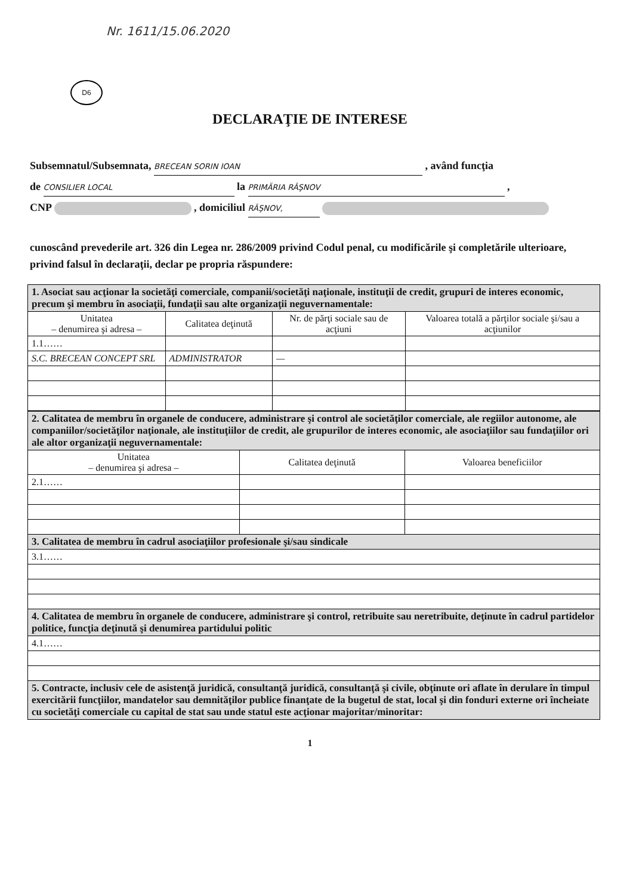Nr. 1611/15.06.2020
D6
DECLARAŢIE DE INTERESE
Subsemnatul/Subsemnata, BRECEAN SORIN IOAN , având funcţia
de CONSILIER LOCAL la PRIMĂRIA RÂŞNOV ,
CNP , domiciliul RÂŞNOV,
cunoscând prevederile art. 326 din Legea nr. 286/2009 privind Codul penal, cu modificările şi completările ulterioare, privind falsul în declaraţii, declar pe propria răspundere:
| 1. Asociat sau acţionar la societăţi comerciale, companii/societăţi naţionale, instituţii de credit, grupuri de interes economic, precum şi membru în asociaţii, fundaţii sau alte organizaţii neguvernamentale: | | | |
| Unitatea – denumirea şi adresa – | Calitatea deţinută | Nr. de părţi sociale sau de acţiuni | Valoarea totală a părţilor sociale şi/sau a acţiunilor |
| 1.1…… | | | |
| S.C. BRECEAN CONCEPT SRL | ADMINISTRATOR | — | |
| 2. Calitatea de membru în organele de conducere, administrare şi control ale societăţilor comerciale, ale regiilor autonome, ale companiilor/societăţilor naţionale, ale instituţiilor de credit, ale grupurilor de interes economic, ale asociaţiilor sau fundaţiilor ori ale altor organizaţii neguvernamentale: | | |
| Unitatea – denumirea şi adresa – | Calitatea deţinută | Valoarea beneficiilor |
| 2.1…… | | |
| 3. Calitatea de membru în cadrul asociaţiilor profesionale şi/sau sindicale | | |
| 3.1…… | | |
| 4. Calitatea de membru în organele de conducere, administrare şi control, retribuite sau neretribuite, deţinute în cadrul partidelor politice, funcţia deţinută şi denumirea partidului politic | | |
| 4.1…… | | |
| 5. Contracte, inclusiv cele de asistenţă juridică, consultanţă juridică, consultanţă şi civile, obţinute ori aflate în derulare în timpul exercitării funcţiilor, mandatelor sau demnităţilor publice finanţate de la bugetul de stat, local şi din fonduri externe ori încheiate cu societăţi comerciale cu capital de stat sau unde statul este acţionar majoritar/minoritar: | | |
1